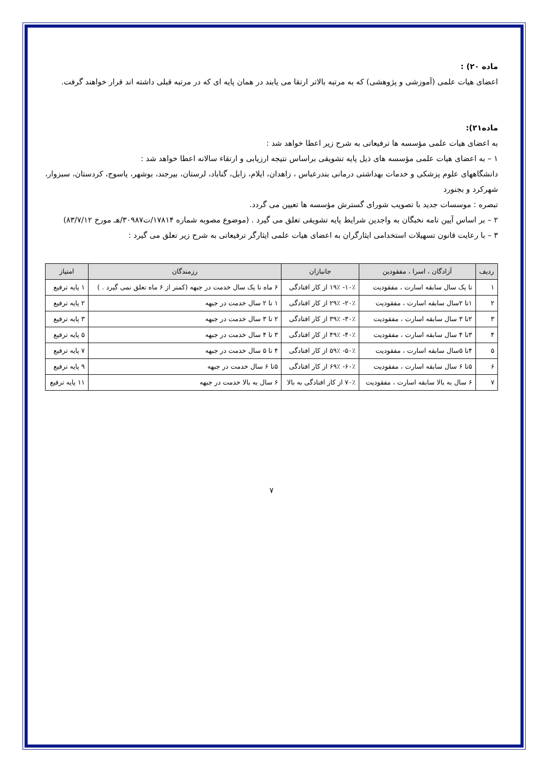ماده ۲۰) :
اعضای هیات علمی (آموزشی و پژوهشی) که به مرتبه بالاتر ارتقا می یابند در همان پایه ای که در مرتبه قبلی داشته اند قرار خواهند گرفت.
ماده۲۱):
به اعضای هیات علمی مؤسسه ها ترفیعاتی به شرح زیر اعطا خواهد شد :
۱ – به اعضای هیات علمی مؤسسه های ذیل پایه تشویقی براساس نتیجه ارزیابی و ارتقاء سالانه اعطا خواهد شد :
دانشگاههای علوم پزشکی و خدمات بهداشتی درمانی بندرعباس ، زاهدان، ایلام، زابل، گناباد، لرستان، بیرجند، بوشهر، یاسوج، کردستان، سبزوار، شهرکرد و بجنورد
تبصره : موسسات جدید با تصویب شورای گسترش مؤسسه ها تعیین می گردد.
۲ – بر اساس آیین نامه نخبگان به واجدین شرایط پایه تشویقی تعلق می گیرد . (موضوع مصوبه شماره ۱۷۸۱۴/ت۳۰۹۸۷/هـ مورخ ۸۳/۷/۱۲)
۳ – با رعایت قانون تسهیلات استخدامی ایثارگران به اعضای هیات علمی ایثارگر ترفیعاتی به شرح زیر تعلق می گیرد :
| ردیف | آزادگان ، اسرا ، مفقودین | جانبازان | رزمندگان | امتیاز |
| --- | --- | --- | --- | --- |
| ۱ | تا یک سال سابقه اسارت ، مفقودیت | ۱۰٪- ۱۹٪ از کار افتادگی | ۶ ماه تا یک سال خدمت در جبهه (کمتر از ۶ ماه تعلق نمی گیرد . ) | ۱ پایه ترفیع |
| ۲ | ۱تا ۲سال سابقه اسارت ، مفقودیت | ۲۰٪- ۲۹٪ از کار افتادگی | ۱ تا ۲ سال خدمت در جبهه | ۲ پایه ترفیع |
| ۳ | ۲تا ۳ سال سابقه اسارت ، مفقودیت | ۳۰٪- ۳۹٪ از کار افتادگی | ۲ تا ۳ سال خدمت در جبهه | ۳ پایه ترفیع |
| ۴ | ۳تا ۴ سال سابقه اسارت ، مفقودیت | ۴۰٪- ۴۹٪ از کار افتادگی | ۳ تا ۴ سال خدمت در جبهه | ۵ پایه ترفیع |
| ۵ | ۴تا ۵سال سابقه اسارت ، مفقودیت | ۵۰٪- ۵۹٪ از کار افتادگی | ۴ تا ۵ سال خدمت در جبهه | ۷ پایه ترفیع |
| ۶ | ۵تا ۶ سال سابقه اسارت ، مفقودیت | ۶۰٪- ۶۹٪ از کار افتادگی | ۵تا ۶ سال خدمت در جبهه | ۹ پایه ترفیع |
| ۷ | ۶ سال به بالا سابقه اسارت ، مفقودیت | ۷۰٪ از کار افتادگی به بالا | ۶ سال به بالا خدمت در جبهه | ۱۱ پایه ترفیع |
۷